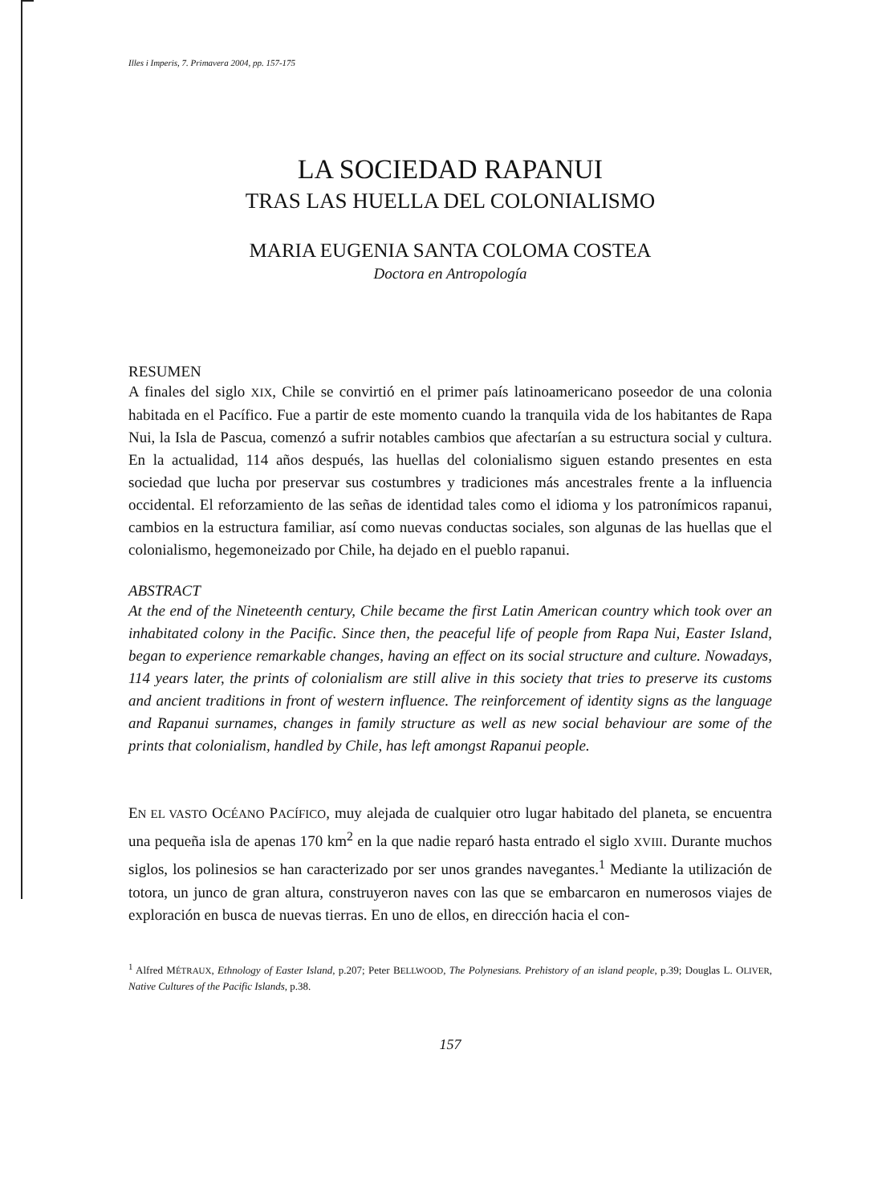Illes i Imperis, 7. Primavera 2004, pp. 157-175
LA SOCIEDAD RAPANUI
TRAS LAS HUELLA DEL COLONIALISMO
MARIA EUGENIA SANTA COLOMA COSTEA
Doctora en Antropología
RESUMEN
A finales del siglo XIX, Chile se convirtió en el primer país latinoamericano poseedor de una colonia habitada en el Pacífico. Fue a partir de este momento cuando la tranquila vida de los habitantes de Rapa Nui, la Isla de Pascua, comenzó a sufrir notables cambios que afectarían a su estructura social y cultura. En la actualidad, 114 años después, las huellas del colonialismo siguen estando presentes en esta sociedad que lucha por preservar sus costumbres y tradiciones más ancestrales frente a la influencia occidental. El reforzamiento de las señas de identidad tales como el idioma y los patronímicos rapanui, cambios en la estructura familiar, así como nuevas conductas sociales, son algunas de las huellas que el colonialismo, hegemoneizado por Chile, ha dejado en el pueblo rapanui.
ABSTRACT
At the end of the Nineteenth century, Chile became the first Latin American country which took over an inhabitated colony in the Pacific. Since then, the peaceful life of people from Rapa Nui, Easter Island, began to experience remarkable changes, having an effect on its social structure and culture. Nowadays, 114 years later, the prints of colonialism are still alive in this society that tries to preserve its customs and ancient traditions in front of western influence. The reinforcement of identity signs as the language and Rapanui surnames, changes in family structure as well as new social behaviour are some of the prints that colonialism, handled by Chile, has left amongst Rapanui people.
EN EL VASTO OCÉANO PACÍFICO, muy alejada de cualquier otro lugar habitado del planeta, se encuentra una pequeña isla de apenas 170 km<sup>2</sup> en la que nadie reparó hasta entrado el siglo XVIII. Durante muchos siglos, los polinesios se han caracterizado por ser unos grandes navegantes.<sup>1</sup> Mediante la utilización de totora, un junco de gran altura, construyeron naves con las que se embarcaron en numerosos viajes de exploración en busca de nuevas tierras. En uno de ellos, en dirección hacia el con-
<sup>1</sup> Alfred MÉTRAUX, Ethnology of Easter Island, p.207; Peter BELLWOOD, The Polynesians. Prehistory of an island people, p.39; Douglas L. OLIVER, Native Cultures of the Pacific Islands, p.38.
157